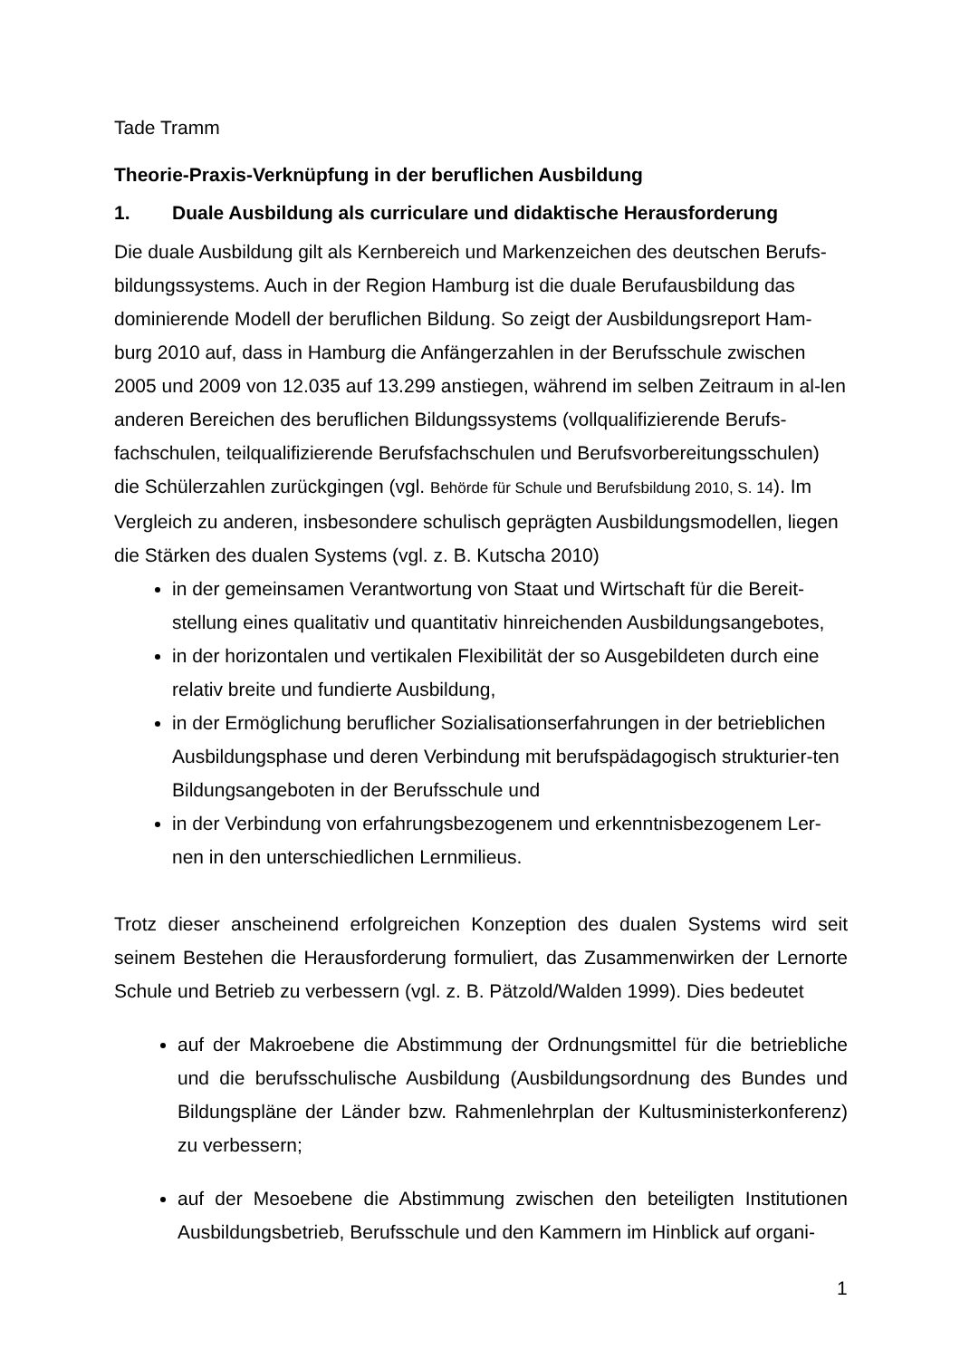Tade Tramm
Theorie-Praxis-Verknüpfung in der beruflichen Ausbildung
1. Duale Ausbildung als curriculare und didaktische Herausforderung
Die duale Ausbildung gilt als Kernbereich und Markenzeichen des deutschen Berufs-bildungssystems. Auch in der Region Hamburg ist die duale Berufausbildung das dominierende Modell der beruflichen Bildung. So zeigt der Ausbildungsreport Ham-burg 2010 auf, dass in Hamburg die Anfängerzahlen in der Berufsschule zwischen 2005 und 2009 von 12.035 auf 13.299 anstiegen, während im selben Zeitraum in al-len anderen Bereichen des beruflichen Bildungssystems (vollqualifizierende Berufs-fachschulen, teilqualifizierende Berufsfachschulen und Berufsvorbereitungsschulen) die Schülerzahlen zurückgingen (vgl. Behörde für Schule und Berufsbildung 2010, S. 14). Im Vergleich zu anderen, insbesondere schulisch geprägten Ausbildungsmodellen, liegen die Stärken des dualen Systems (vgl. z. B. Kutscha 2010)
in der gemeinsamen Verantwortung von Staat und Wirtschaft für die Bereit-stellung eines qualitativ und quantitativ hinreichenden Ausbildungsangebotes,
in der horizontalen und vertikalen Flexibilität der so Ausgebildeten durch eine relativ breite und fundierte Ausbildung,
in der Ermöglichung beruflicher Sozialisationserfahrungen in der betrieblichen Ausbildungsphase und deren Verbindung mit berufspädagogisch strukturier-ten Bildungsangeboten in der Berufsschule und
in der Verbindung von erfahrungsbezogenem und erkenntnisbezogenem Ler-nen in den unterschiedlichen Lernmilieus.
Trotz dieser anscheinend erfolgreichen Konzeption des dualen Systems wird seit seinem Bestehen die Herausforderung formuliert, das Zusammenwirken der Lernorte Schule und Betrieb zu verbessern (vgl. z. B. Pätzold/Walden 1999). Dies bedeutet
auf der Makroebene die Abstimmung der Ordnungsmittel für die betriebliche und die berufsschulische Ausbildung (Ausbildungsordnung des Bundes und Bildungspläne der Länder bzw. Rahmenlehrplan der Kultusministerkonferenz) zu verbessern;
auf der Mesoebene die Abstimmung zwischen den beteiligten Institutionen Ausbildungsbetrieb, Berufsschule und den Kammern im Hinblick auf organi-
1